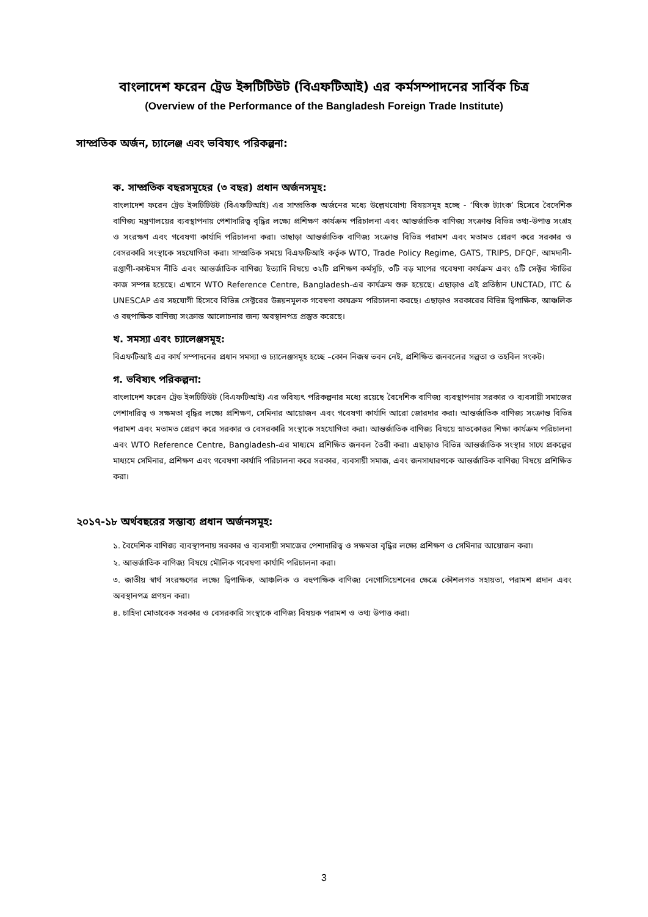বাংলাদেশ ফরেন ট্রেড ইন্সটিটিউট (বিএফটিআই) এর কর্মসম্পাদনের সার্বিক চিত্র
(Overview of the Performance of the Bangladesh Foreign Trade Institute)
সাম্প্রতিক অর্জন, চ্যালেঞ্জ এবং ভবিষ্যৎ পরিকল্পনা:
ক. সাম্প্রতিক বছরসমূহের (৩ বছর) প্রধান অর্জনসমূহ:
বাংলাদেশ ফরেন ট্রেড ইন্সটিটিউট (বিএফটিআই) এর সাম্প্রতিক অর্জনের মধ্যে উল্লেখযোগ্য বিষয়সমূহ হচ্ছে - ‘থিংক ট্যাংক’ হিসেবে বৈদেশিক বাণিজ্য মন্ত্রণালয়ের ব্যবস্থাপনায় পেশাদারিত্ব বৃদ্ধির লক্ষ্যে প্রশিক্ষণ কার্যক্রম পরিচালনা এবং আন্তর্জাতিক বাণিজ্য সংক্রান্ত বিভিন্ন তথ্য-উপাত্ত সংগ্রহ ও সংরক্ষণ এবং গবেষণা কার্যাদি পরিচালনা করা। তাছাড়া আন্তর্জাতিক বাণিজ্য সংক্রান্ত বিভিন্ন পরামশ এবং মতামত প্রেরণ করে সরকার ও বেসরকারি সংস্থাকে সহযোগিতা করা। সাম্প্রতিক সময়ে বিএফটিআই কর্তৃক WTO, Trade Policy Regime, GATS, TRIPS, DFQF, আমদানী-রপ্তাণী-কাস্টমস নীতি এবং আন্তর্জাতিক বাণিজ্য ইত্যাদি বিষয়ে ৩২টি প্রশিক্ষণ কর্মসূচি, ৩টি বড় মাপের গবেষণা কার্যক্রম এবং ৫টি সেক্টর স্টাডির কাজ সম্পন্ন হয়েছে। এখানে WTO Reference Centre, Bangladesh-এর কার্যক্রম শুরু হয়েছে। এছাড়াও এই প্রতিষ্ঠান UNCTAD, ITC & UNESCAP এর সহযোগী হিসেবে বিভিন্ন সেক্টরের উন্নয়নমূলক গবেষণা কাযক্রম পরিচালনা করছে। এছাড়াও সরকারের বিভিন্ন দ্বিপাক্ষিক, আঞ্চলিক ও বহুপাক্ষিক বাণিজ্য সংক্রান্ত আলোচনার জন্য অবস্থানপত্র প্রস্তুত করেছে।
খ. সমস্যা এবং চ্যালেঞ্জসমূহ:
বিএফটিআই এর কার্য সম্পাদনের প্রধান সমস্যা ও চ্যালেঞ্জসমূহ হচ্ছে –কোন নিজস্ব ভবন নেই, প্রশিক্ষিত জনবলের সল্পতা ও তহবিল সংকট।
গ. ভবিষ্যৎ পরিকল্পনা:
বাংলাদেশ ফরেন ট্রেড ইন্সটিটিউট (বিএফটিআই) এর ভবিষ্যৎ পরিকল্পনার মধ্যে রয়েছে বৈদেশিক বাণিজ্য ব্যবস্থাপনায় সরকার ও ব্যবসায়ী সমাজের পেশাদারিত্ব ও সক্ষমতা বৃদ্ধির লক্ষ্যে প্রশিক্ষণ, সেমিনার আয়োজন এবং গবেষণা কার্যাদি আরো জোরদার করা। আন্তর্জাতিক বাণিজ্য সংক্রান্ত বিভিন্ন পরামশ এবং মতামত প্রেরণ করে সরকার ও বেসরকারি সংস্থাকে সহযোগিতা করা। আন্তর্জাতিক বাণিজ্য বিষয়ে স্নাতকোত্তর শিক্ষা কার্যক্রম পরিচালনা এবং WTO Reference Centre, Bangladesh-এর মাধ্যমে প্রশিক্ষিত জনবল তৈরী করা। এছাড়াও বিভিন্ন আন্তর্জাতিক সংস্থার সাথে প্রকল্পের মাধ্যমে সেমিনার, প্রশিক্ষণ এবং গবেষণা কার্যাদি পরিচালনা করে সরকার, ব্যবসায়ী সমাজ, এবং জনসাধারণকে আন্তর্জাতিক বাণিজ্য বিষয়ে প্রশিক্ষিত করা।
২০১৭-১৮ অর্থবছরের সম্ভাব্য প্রধান অর্জনসমূহ:
১. বৈদেশিক বাণিজ্য ব্যবস্থাপনায় সরকার ও ব্যবসায়ী সমাজের পেশাদারিত্ব ও সক্ষমতা বৃদ্ধির লক্ষ্যে প্রশিক্ষণ ও সেমিনার আয়োজন করা।
২. আন্তর্জাতিক বাণিজ্য বিষয়ে মৌলিক গবেষণা কার্যাদি পরিচালনা করা।
৩. জাতীয় স্বার্থ সংরক্ষণের লক্ষ্যে দ্বিপাক্ষিক, আঞ্চলিক ও বহুপাক্ষিক বাণিজ্য নেগোসিয়েশনের ক্ষেত্রে কৌশলগত সহায়তা, পরামশ প্রদান এবং অবস্থানপত্র প্রণয়ন করা।
৪. চাহিদা মোতাবেক সরকার ও বেসরকারি সংস্থাকে বাণিজ্য বিষয়ক পরামশ ও তথ্য উপাত্ত করা।
3